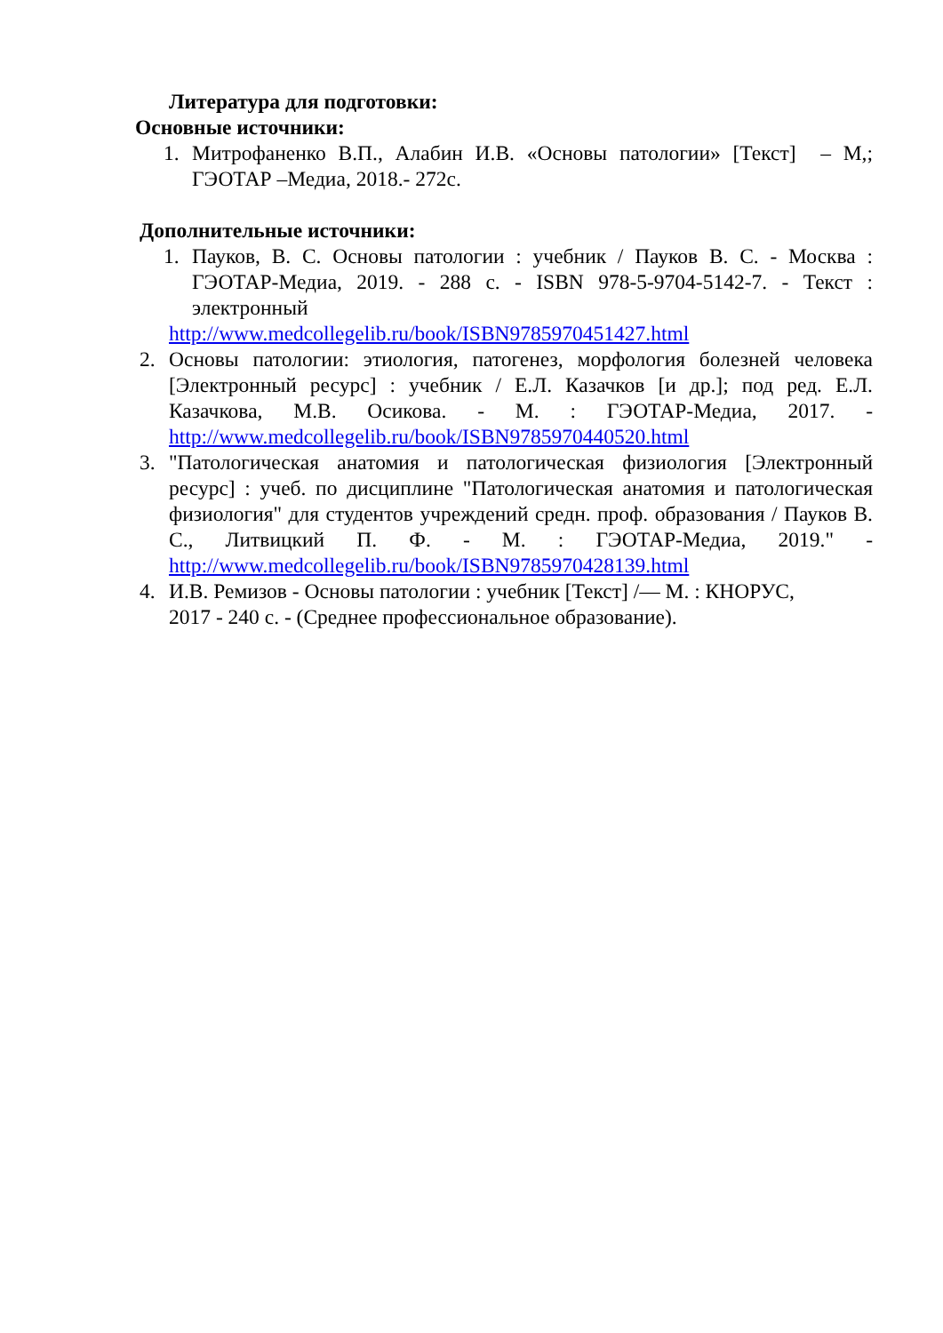Литература для подготовки:
Основные источники:
1. Митрофаненко В.П., Алабин И.В. «Основы патологии» [Текст] – М,; ГЭОТАР –Медиа, 2018.- 272с.
Дополнительные источники:
1. Пауков, В. С. Основы патологии : учебник / Пауков В. С. - Москва : ГЭОТАР-Медиа, 2019. - 288 с. - ISBN 978-5-9704-5142-7. - Текст : электронный
http://www.medcollegelib.ru/book/ISBN9785970451427.html
2. Основы патологии: этиология, патогенез, морфология болезней человека [Электронный ресурс] : учебник / Е.Л. Казачков [и др.]; под ред. Е.Л. Казачкова, М.В. Осикова. - М. : ГЭОТАР-Медиа, 2017. - http://www.medcollegelib.ru/book/ISBN9785970440520.html
3. "Патологическая анатомия и патологическая физиология [Электронный ресурс] : учеб. по дисциплине "Патологическая анатомия и патологическая физиология" для студентов учреждений средн. проф. образования / Пауков В. С., Литвицкий П. Ф. - М. : ГЭОТАР-Медиа, 2019." - http://www.medcollegelib.ru/book/ISBN9785970428139.html
4. И.В. Ремизов - Основы патологии : учебник [Текст] /— М. : КНОРУС,
2017 - 240 с. - (Среднее профессиональное образование).